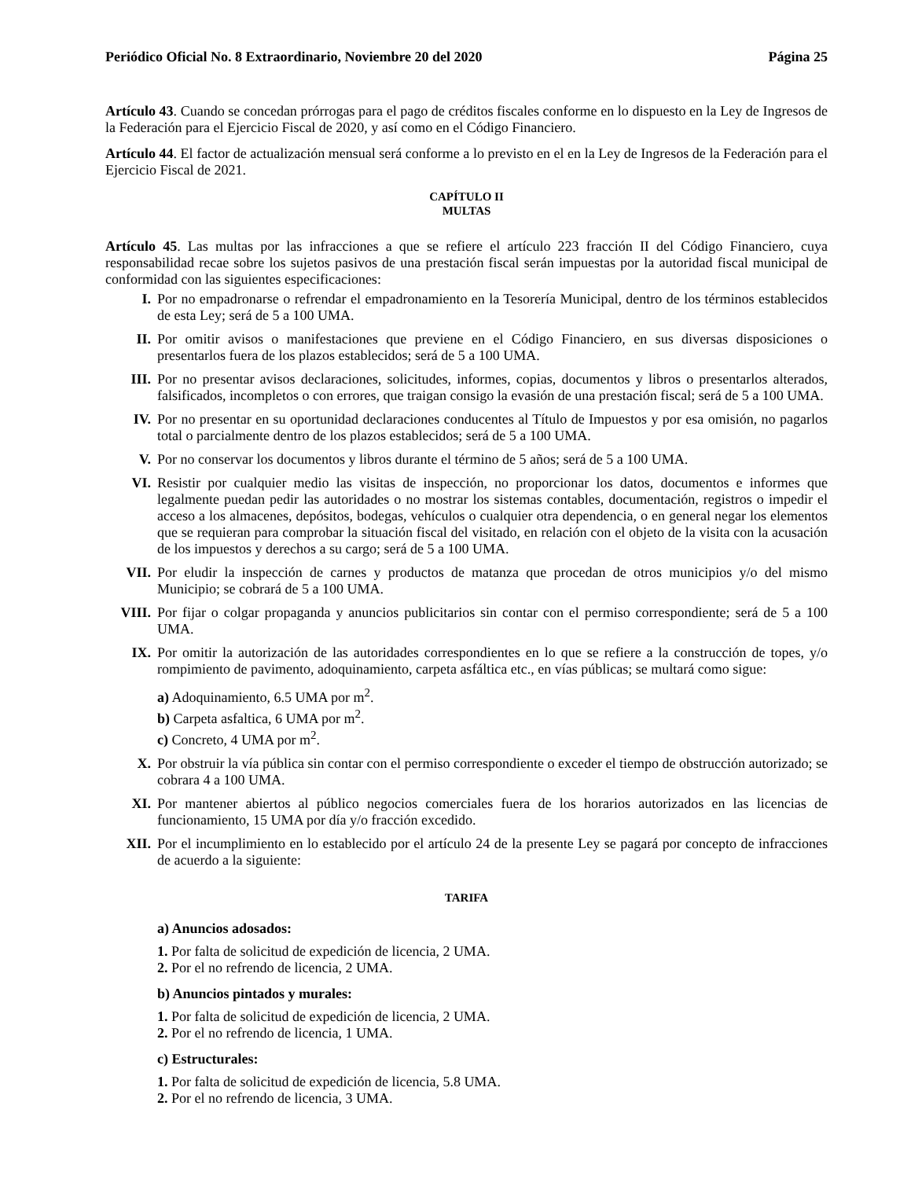Periódico Oficial No. 8 Extraordinario, Noviembre 20 del 2020 Página 25
Artículo 43. Cuando se concedan prórrogas para el pago de créditos fiscales conforme en lo dispuesto en la Ley de Ingresos de la Federación para el Ejercicio Fiscal de 2020, y así como en el Código Financiero.
Artículo 44. El factor de actualización mensual será conforme a lo previsto en el en la Ley de Ingresos de la Federación para el Ejercicio Fiscal de 2021.
CAPÍTULO II
MULTAS
Artículo 45. Las multas por las infracciones a que se refiere el artículo 223 fracción II del Código Financiero, cuya responsabilidad recae sobre los sujetos pasivos de una prestación fiscal serán impuestas por la autoridad fiscal municipal de conformidad con las siguientes especificaciones:
I. Por no empadronarse o refrendar el empadronamiento en la Tesorería Municipal, dentro de los términos establecidos de esta Ley; será de 5 a 100 UMA.
II. Por omitir avisos o manifestaciones que previene en el Código Financiero, en sus diversas disposiciones o presentarlos fuera de los plazos establecidos; será de 5 a 100 UMA.
III. Por no presentar avisos declaraciones, solicitudes, informes, copias, documentos y libros o presentarlos alterados, falsificados, incompletos o con errores, que traigan consigo la evasión de una prestación fiscal; será de 5 a 100 UMA.
IV. Por no presentar en su oportunidad declaraciones conducentes al Título de Impuestos y por esa omisión, no pagarlos total o parcialmente dentro de los plazos establecidos; será de 5 a 100 UMA.
V. Por no conservar los documentos y libros durante el término de 5 años; será de 5 a 100 UMA.
VI. Resistir por cualquier medio las visitas de inspección, no proporcionar los datos, documentos e informes que legalmente puedan pedir las autoridades o no mostrar los sistemas contables, documentación, registros o impedir el acceso a los almacenes, depósitos, bodegas, vehículos o cualquier otra dependencia, o en general negar los elementos que se requieran para comprobar la situación fiscal del visitado, en relación con el objeto de la visita con la acusación de los impuestos y derechos a su cargo; será de 5 a 100 UMA.
VII. Por eludir la inspección de carnes y productos de matanza que procedan de otros municipios y/o del mismo Municipio; se cobrará de 5 a 100 UMA.
VIII. Por fijar o colgar propaganda y anuncios publicitarios sin contar con el permiso correspondiente; será de 5 a 100 UMA.
IX. Por omitir la autorización de las autoridades correspondientes en lo que se refiere a la construcción de topes, y/o rompimiento de pavimento, adoquinamiento, carpeta asfáltica etc., en vías públicas; se multará como sigue:
a) Adoquinamiento, 6.5 UMA por m<sup>2</sup>.
b) Carpeta asfaltica, 6 UMA por m<sup>2</sup>.
c) Concreto, 4 UMA por m<sup>2</sup>.
X. Por obstruir la vía pública sin contar con el permiso correspondiente o exceder el tiempo de obstrucción autorizado; se cobrara 4 a 100 UMA.
XI. Por mantener abiertos al público negocios comerciales fuera de los horarios autorizados en las licencias de funcionamiento, 15 UMA por día y/o fracción excedido.
XII. Por el incumplimiento en lo establecido por el artículo 24 de la presente Ley se pagará por concepto de infracciones de acuerdo a la siguiente:
TARIFA
a) Anuncios adosados:
1. Por falta de solicitud de expedición de licencia, 2 UMA.
2. Por el no refrendo de licencia, 2 UMA.
b) Anuncios pintados y murales:
1. Por falta de solicitud de expedición de licencia, 2 UMA.
2. Por el no refrendo de licencia, 1 UMA.
c) Estructurales:
1. Por falta de solicitud de expedición de licencia, 5.8 UMA.
2. Por el no refrendo de licencia, 3 UMA.